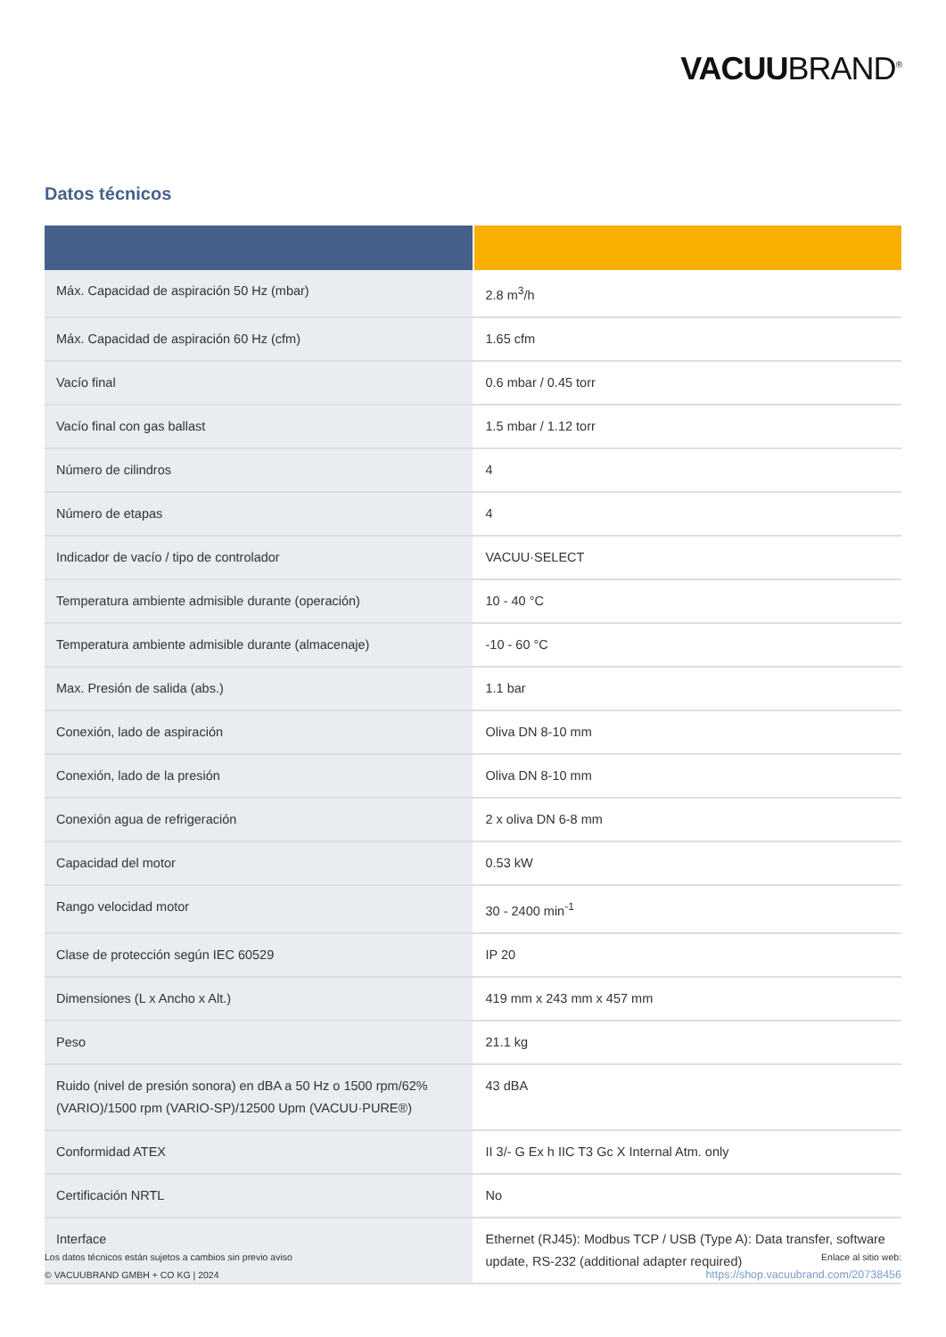VACUUBRAND<sup>®</sup>
Datos técnicos
| Máx. Capacidad de aspiración 50 Hz (mbar) | 2.8 m<sup>3</sup>/h |
| Máx. Capacidad de aspiración 60 Hz (cfm) | 1.65 cfm |
| Vacío final | 0.6 mbar / 0.45 torr |
| Vacío final con gas ballast | 1.5 mbar / 1.12 torr |
| Número de cilindros | 4 |
| Número de etapas | 4 |
| Indicador de vacío / tipo de controlador | VACUU·SELECT |
| Temperatura ambiente admisible durante (operación) | 10 - 40 °C |
| Temperatura ambiente admisible durante (almacenaje) | -10 - 60 °C |
| Max. Presión de salida (abs.) | 1.1 bar |
| Conexión, lado de aspiración | Oliva DN 8-10 mm |
| Conexión, lado de la presión | Oliva DN 8-10 mm |
| Conexión agua de refrigeración | 2 x oliva DN 6-8 mm |
| Capacidad del motor | 0.53 kW |
| Rango velocidad motor | 30 - 2400 min<sup>-1</sup> |
| Clase de protección según IEC 60529 | IP 20 |
| Dimensiones (L x Ancho x Alt.) | 419 mm x 243 mm x 457 mm |
| Peso | 21.1 kg |
| Ruido (nivel de presión sonora) en dBA a 50 Hz o 1500 rpm/62% (VARIO)/1500 rpm (VARIO-SP)/12500 Upm (VACUU·PURE®) | 43 dBA |
| Conformidad ATEX | II 3/- G Ex h IIC T3 Gc X Internal Atm. only |
| Certificación NRTL | No |
| Interface | Ethernet (RJ45): Modbus TCP / USB (Type A): Data transfer, software update, RS-232 (additional adapter required) |
Los datos técnicos están sujetos a cambios sin previo aviso
© VACUUBRAND GMBH + CO KG | 2024
Enlace al sitio web:
https://shop.vacuubrand.com/20738456